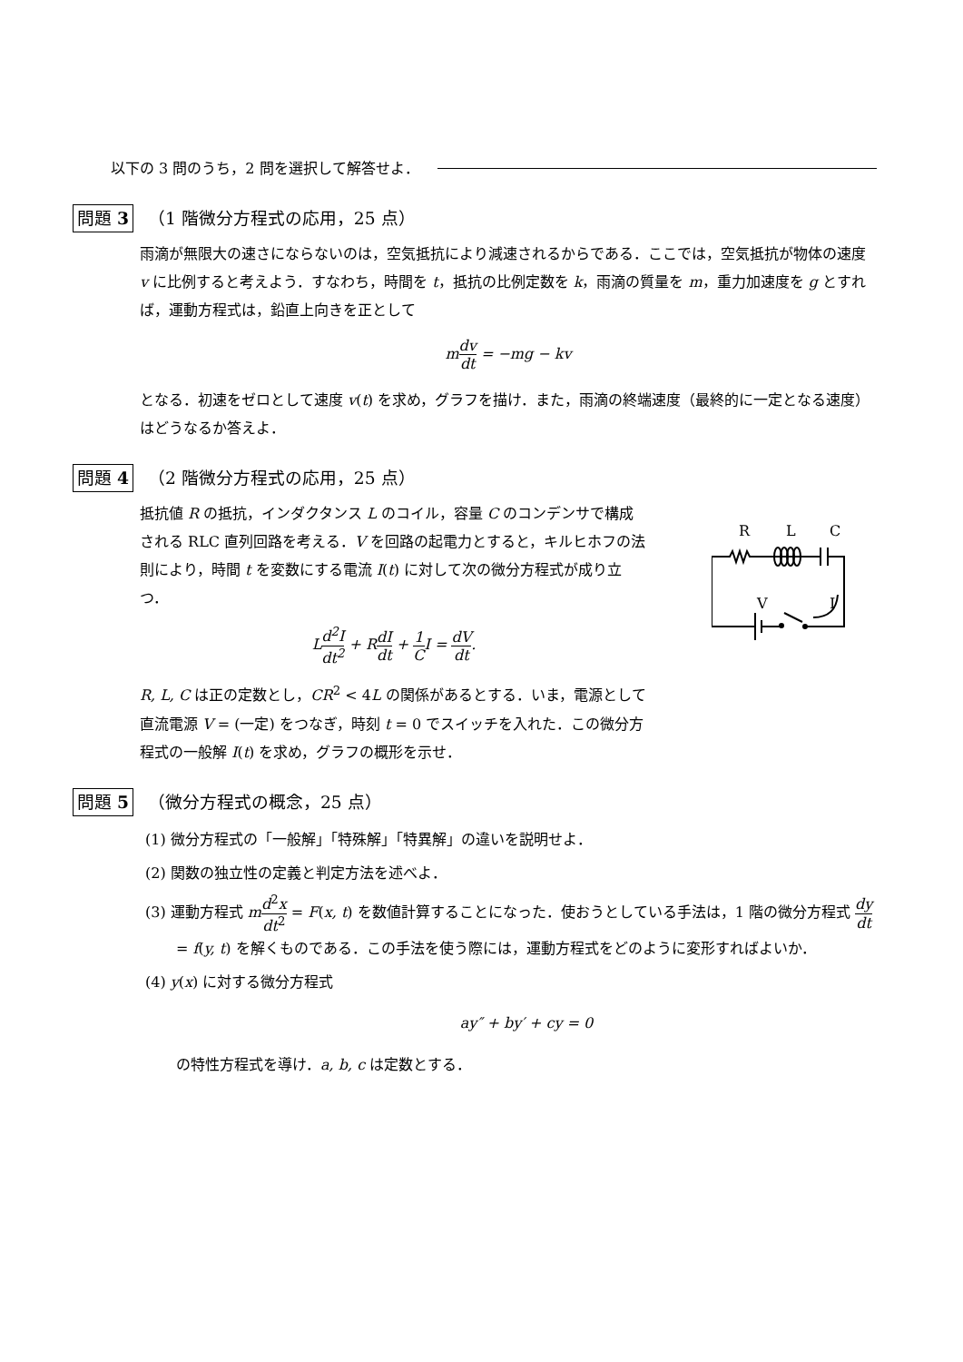以下の 3 問のうち，2 問を選択して解答せよ．
問題 3 （1 階微分方程式の応用，25 点）
雨滴が無限大の速さにならないのは，空気抵抗により減速されるからである．ここでは，空気抵抗が物体の速度 v に比例すると考えよう．すなわち，時間を t，抵抗の比例定数を k，雨滴の質量を m，重力加速度を g とすれば，運動方程式は，鉛直上向きを正として
mdv dt = −mg − kv
となる．初速をゼロとして速度 v(t) を求め，グラフを描け．また，雨滴の終端速度（最終的に一定となる速度）はどうなるか答えよ．
問題 4 （2 階微分方程式の応用，25 点）
抵抗値 R の抵抗，インダクタンス L のコイル，容量 C のコンデンサで構成される RLC 直列回路を考える．V を回路の起電力とすると，キルヒホフの法則により，時間 t を変数にする電流 I(t) に対して次の微分方程式が成り立つ．
Ld<sup>2</sup>I dt<sup>2</sup> + RdI dt + 1 CI = dV dt.
R, L, C は正の定数とし，CR<sup>2</sup> < 4L の関係があるとする．いま，電源として直流電源 V = (一定) をつなぎ，時刻 t = 0 でスイッチを入れた．この微分方程式の一般解 I(t) を求め，グラフの概形を示せ．
R
L
C
V
I
問題 5 （微分方程式の概念，25 点）
(1) 微分方程式の「一般解」「特殊解」「特異解」の違いを説明せよ．
(2) 関数の独立性の定義と判定方法を述べよ．
(3) 運動方程式 md<sup>2</sup>x dt<sup>2</sup> = F(x, t) を数値計算することになった．使おうとしている手法は，1 階の微分方程式 dy dt = f(y, t) を解くものである．この手法を使う際には，運動方程式をどのように変形すればよいか．
(4) y(x) に対する微分方程式
ay″ + by′ + cy = 0
の特性方程式を導け．a, b, c は定数とする．